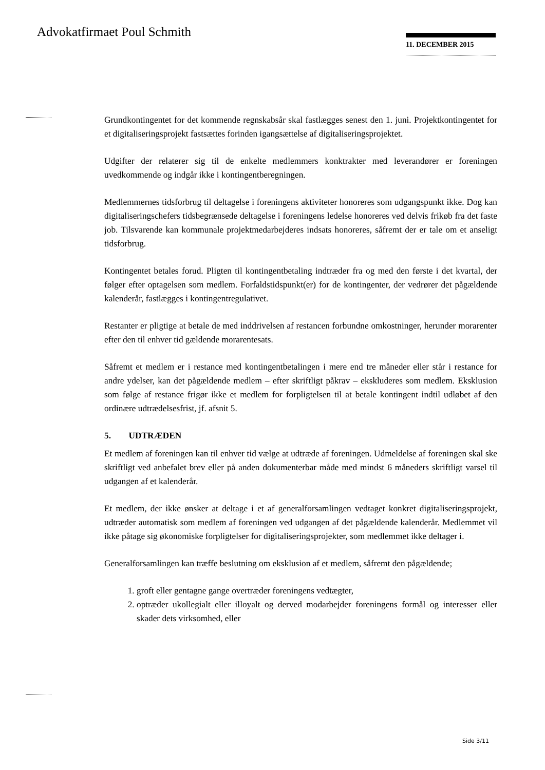Advokatfirmaet Poul Schmith 11. DECEMBER 2015
Grundkontingentet for det kommende regnskabsår skal fastlægges senest den 1. juni. Projektkontingentet for et digitaliseringsprojekt fastsættes forinden igangsættelse af digitaliseringsprojektet.
Udgifter der relaterer sig til de enkelte medlemmers konktrakter med leverandører er foreningen uvedkommende og indgår ikke i kontingentberegningen.
Medlemmernes tidsforbrug til deltagelse i foreningens aktiviteter honoreres som udgangspunkt ikke. Dog kan digitaliseringschefers tidsbegrænsede deltagelse i foreningens ledelse honoreres ved delvis frikøb fra det faste job. Tilsvarende kan kommunale projektmedarbejderes indsats honoreres, såfremt der er tale om et anseligt tidsforbrug.
Kontingentet betales forud. Pligten til kontingentbetaling indtræder fra og med den første i det kvartal, der følger efter optagelsen som medlem. Forfaldstidspunkt(er) for de kontingenter, der vedrører det pågældende kalenderår, fastlægges i kontingentregulativet.
Restanter er pligtige at betale de med inddrivelsen af restancen forbundne omkostninger, herunder morarenter efter den til enhver tid gældende morarentesats.
Såfremt et medlem er i restance med kontingentbetalingen i mere end tre måneder eller står i restance for andre ydelser, kan det pågældende medlem – efter skriftligt påkrav – ekskluderes som medlem. Eksklusion som følge af restance frigør ikke et medlem for forpligtelsen til at betale kontingent indtil udløbet af den ordinære udtrædelsesfrist, jf. afsnit 5.
5. UDTRÆDEN
Et medlem af foreningen kan til enhver tid vælge at udtræde af foreningen. Udmeldelse af foreningen skal ske skriftligt ved anbefalet brev eller på anden dokumenterbar måde med mindst 6 måneders skriftligt varsel til udgangen af et kalenderår.
Et medlem, der ikke ønsker at deltage i et af generalforsamlingen vedtaget konkret digitaliseringsprojekt, udtræder automatisk som medlem af foreningen ved udgangen af det pågældende kalenderår. Medlemmet vil ikke påtage sig økonomiske forpligtelser for digitaliseringsprojekter, som medlemmet ikke deltager i.
Generalforsamlingen kan træffe beslutning om eksklusion af et medlem, såfremt den pågældende;
1. groft eller gentagne gange overtræder foreningens vedtægter,
2. optræder ukollegialt eller illoyalt og derved modarbejder foreningens formål og interesser eller skader dets virksomhed, eller
Side 3/11